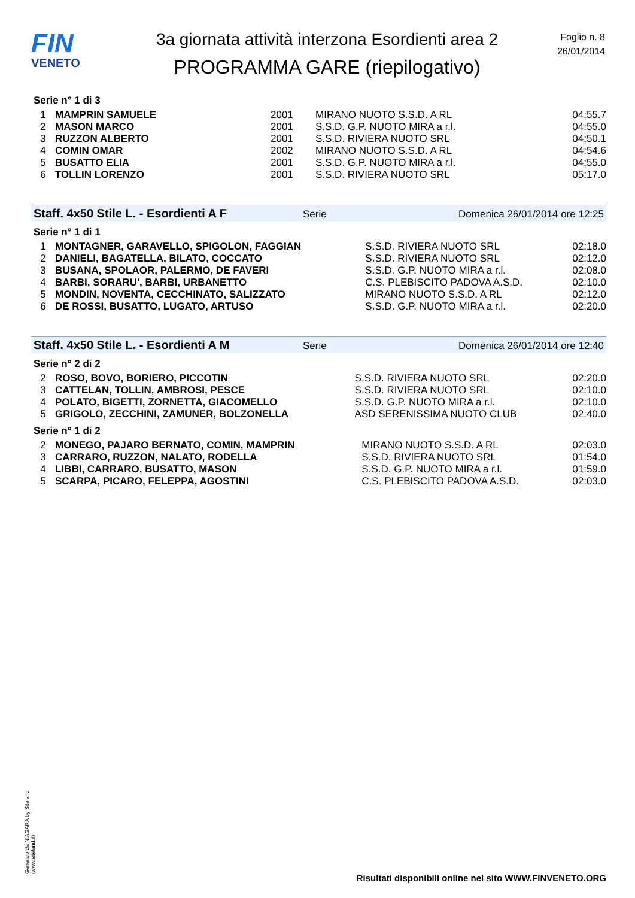FIN
VENETO
3a giornata attività interzona Esordienti area 2
PROGRAMMA GARE (riepilogativo)
Foglio n. 8
26/01/2014
Serie n° 1 di 3
| 1 | MAMPRIN SAMUELE | 2001 | MIRANO NUOTO S.S.D. A RL | 04:55.7 |
| 2 | MASON MARCO | 2001 | S.S.D. G.P. NUOTO MIRA a r.l. | 04:55.0 |
| 3 | RUZZON ALBERTO | 2001 | S.S.D. RIVIERA NUOTO SRL | 04:50.1 |
| 4 | COMIN OMAR | 2002 | MIRANO NUOTO S.S.D. A RL | 04:54.6 |
| 5 | BUSATTO ELIA | 2001 | S.S.D. G.P. NUOTO MIRA a r.l. | 04:55.0 |
| 6 | TOLLIN LORENZO | 2001 | S.S.D. RIVIERA NUOTO SRL | 05:17.0 |
Staff. 4x50 Stile L. - Esordienti A F Serie Domenica 26/01/2014 ore 12:25
Serie n° 1 di 1
| 1 | MONTAGNER, GARAVELLO, SPIGOLON, FAGGIAN | S.S.D. RIVIERA NUOTO SRL | 02:18.0 |
| 2 | DANIELI, BAGATELLA, BILATO, COCCATO | S.S.D. RIVIERA NUOTO SRL | 02:12.0 |
| 3 | BUSANA, SPOLAOR, PALERMO, DE FAVERI | S.S.D. G.P. NUOTO MIRA a r.l. | 02:08.0 |
| 4 | BARBI, SORARU', BARBI, URBANETTO | C.S. PLEBISCITO PADOVA A.S.D. | 02:10.0 |
| 5 | MONDIN, NOVENTA, CECCHINATO, SALIZZATO | MIRANO NUOTO S.S.D. A RL | 02:12.0 |
| 6 | DE ROSSI, BUSATTO, LUGATO, ARTUSO | S.S.D. G.P. NUOTO MIRA a r.l. | 02:20.0 |
Staff. 4x50 Stile L. - Esordienti A M Serie Domenica 26/01/2014 ore 12:40
Serie n° 2 di 2
| 2 | ROSO, BOVO, BORIERO, PICCOTIN | S.S.D. RIVIERA NUOTO SRL | 02:20.0 |
| 3 | CATTELAN, TOLLIN, AMBROSI, PESCE | S.S.D. RIVIERA NUOTO SRL | 02:10.0 |
| 4 | POLATO, BIGETTI, ZORNETTA, GIACOMELLO | S.S.D. G.P. NUOTO MIRA a r.l. | 02:10.0 |
| 5 | GRIGOLO, ZECCHINI, ZAMUNER, BOLZONELLA | ASD SERENISSIMA NUOTO CLUB | 02:40.0 |
Serie n° 1 di 2
| 2 | MONEGO, PAJARO BERNATO, COMIN, MAMPRIN | MIRANO NUOTO S.S.D. A RL | 02:03.0 |
| 3 | CARRARO, RUZZON, NALATO, RODELLA | S.S.D. RIVIERA NUOTO SRL | 01:54.0 |
| 4 | LIBBI, CARRARO, BUSATTO, MASON | S.S.D. G.P. NUOTO MIRA a r.l. | 01:59.0 |
| 5 | SCARPA, PICARO, FELEPPA, AGOSTINI | C.S. PLEBISCITO PADOVA A.S.D. | 02:03.0 |
Generato da NIAGARA by Siteland (www.siteland.it)
Risultati disponibili online nel sito WWW.FINVENETO.ORG